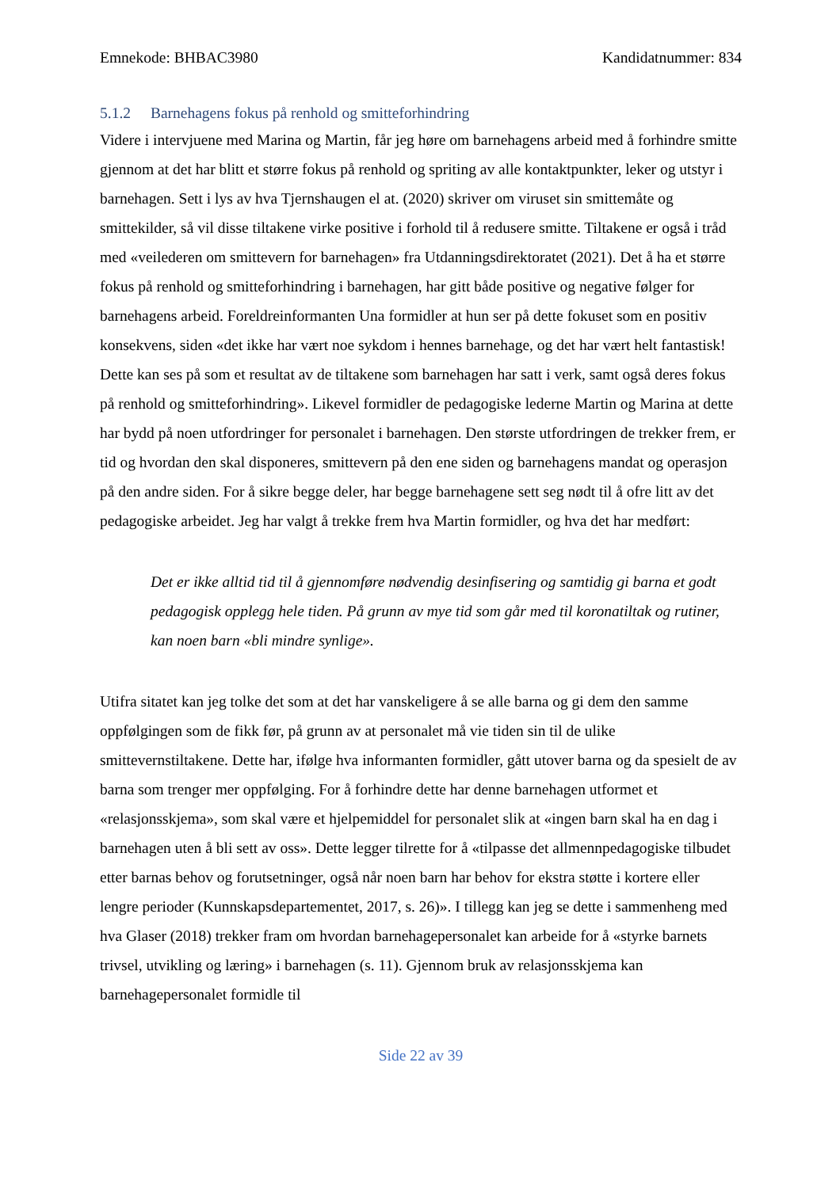Emnekode: BHBAC3980 Kandidatnummer: 834
5.1.2 Barnehagens fokus på renhold og smitteforhindring
Videre i intervjuene med Marina og Martin, får jeg høre om barnehagens arbeid med å forhindre smitte gjennom at det har blitt et større fokus på renhold og spriting av alle kontaktpunkter, leker og utstyr i barnehagen. Sett i lys av hva Tjernshaugen el at. (2020) skriver om viruset sin smittemåte og smittekilder, så vil disse tiltakene virke positive i forhold til å redusere smitte. Tiltakene er også i tråd med «veilederen om smittevern for barnehagen» fra Utdanningsdirektoratet (2021). Det å ha et større fokus på renhold og smitteforhindring i barnehagen, har gitt både positive og negative følger for barnehagens arbeid. Foreldreinformanten Una formidler at hun ser på dette fokuset som en positiv konsekvens, siden «det ikke har vært noe sykdom i hennes barnehage, og det har vært helt fantastisk! Dette kan ses på som et resultat av de tiltakene som barnehagen har satt i verk, samt også deres fokus på renhold og smitteforhindring». Likevel formidler de pedagogiske lederne Martin og Marina at dette har bydd på noen utfordringer for personalet i barnehagen. Den største utfordringen de trekker frem, er tid og hvordan den skal disponeres, smittevern på den ene siden og barnehagens mandat og operasjon på den andre siden. For å sikre begge deler, har begge barnehagene sett seg nødt til å ofre litt av det pedagogiske arbeidet. Jeg har valgt å trekke frem hva Martin formidler, og hva det har medført:
Det er ikke alltid tid til å gjennomføre nødvendig desinfisering og samtidig gi barna et godt pedagogisk opplegg hele tiden. På grunn av mye tid som går med til koronatiltak og rutiner, kan noen barn «bli mindre synlige».
Utifra sitatet kan jeg tolke det som at det har vanskeligere å se alle barna og gi dem den samme oppfølgingen som de fikk før, på grunn av at personalet må vie tiden sin til de ulike smittevernstiltakene. Dette har, ifølge hva informanten formidler, gått utover barna og da spesielt de av barna som trenger mer oppfølging. For å forhindre dette har denne barnehagen utformet et «relasjonsskjema», som skal være et hjelpemiddel for personalet slik at «ingen barn skal ha en dag i barnehagen uten å bli sett av oss». Dette legger tilrette for å «tilpasse det allmennpedagogiske tilbudet etter barnas behov og forutsetninger, også når noen barn har behov for ekstra støtte i kortere eller lengre perioder (Kunnskapsdepartementet, 2017, s. 26)». I tillegg kan jeg se dette i sammenheng med hva Glaser (2018) trekker fram om hvordan barnehagepersonalet kan arbeide for å «styrke barnets trivsel, utvikling og læring» i barnehagen (s. 11). Gjennom bruk av relasjonsskjema kan barnehagepersonalet formidle til
Side 22 av 39